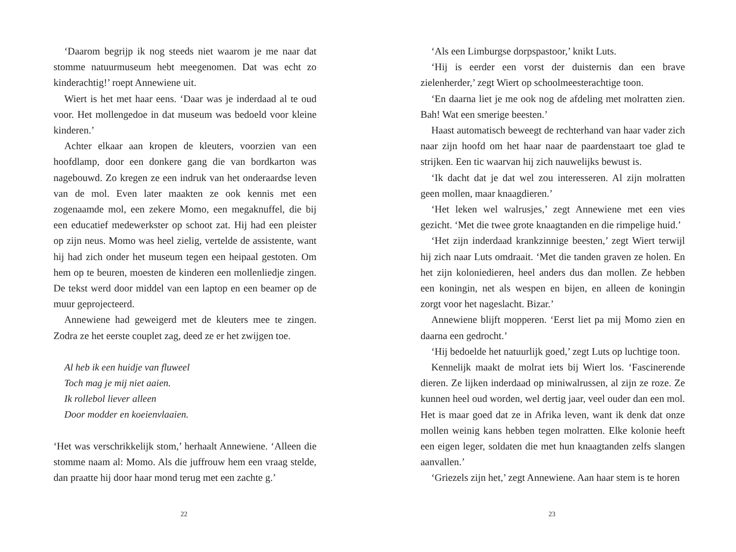‘Daarom begrijp ik nog steeds niet waarom je me naar dat stomme natuurmuseum hebt meegenomen. Dat was echt zo kinderachtig!’ roept Annewiene uit.
Wiert is het met haar eens. ‘Daar was je inderdaad al te oud voor. Het mollengedoe in dat museum was bedoeld voor kleine kinderen.’
Achter elkaar aan kropen de kleuters, voorzien van een hoofdlamp, door een donkere gang die van bordkarton was nagebouwd. Zo kregen ze een indruk van het onderaardse leven van de mol. Even later maakten ze ook kennis met een zogenaamde mol, een zekere Momo, een megaknuffel, die bij een educatief medewerkster op schoot zat. Hij had een pleister op zijn neus. Momo was heel zielig, vertelde de assistente, want hij had zich onder het museum tegen een heipaal gestoten. Om hem op te beuren, moesten de kinderen een mollenliedje zingen. De tekst werd door middel van een laptop en een beamer op de muur geprojecteerd.
Annewiene had geweigerd met de kleuters mee te zingen. Zodra ze het eerste couplet zag, deed ze er het zwijgen toe.
Al heb ik een huidje van fluweel
Toch mag je mij niet aaien.
Ik rollebol liever alleen
Door modder en koeienvlaaien.
‘Het was verschrikkelijk stom,’ herhaalt Annewiene. ‘Alleen die stomme naam al: Momo. Als die juffrouw hem een vraag stelde, dan praatte hij door haar mond terug met een zachte g.’
22
‘Als een Limburgse dorpspastoor,’ knikt Luts.
‘Hij is eerder een vorst der duisternis dan een brave zielenherder,’ zegt Wiert op schoolmeesterachtige toon.
‘En daarna liet je me ook nog de afdeling met molratten zien. Bah! Wat een smerige beesten.’
Haast automatisch beweegt de rechterhand van haar vader zich naar zijn hoofd om het haar naar de paardenstaart toe glad te strijken. Een tic waarvan hij zich nauwelijks bewust is.
‘Ik dacht dat je dat wel zou interesseren. Al zijn molratten geen mollen, maar knaagdieren.’
‘Het leken wel walrusjes,’ zegt Annewiene met een vies gezicht. ‘Met die twee grote knaagtanden en die rimpelige huid.’
‘Het zijn inderdaad krankzinnige beesten,’ zegt Wiert terwijl hij zich naar Luts omdraait. ‘Met die tanden graven ze holen. En het zijn koloniedieren, heel anders dus dan mollen. Ze hebben een koningin, net als wespen en bijen, en alleen de koningin zorgt voor het nageslacht. Bizar.’
Annewiene blijft mopperen. ‘Eerst liet pa mij Momo zien en daarna een gedrocht.’
‘Hij bedoelde het natuurlijk goed,’ zegt Luts op luchtige toon.
Kennelijk maakt de molrat iets bij Wiert los. ‘Fascinerende dieren. Ze lijken inderdaad op miniwalrussen, al zijn ze roze. Ze kunnen heel oud worden, wel dertig jaar, veel ouder dan een mol. Het is maar goed dat ze in Afrika leven, want ik denk dat onze mollen weinig kans hebben tegen molratten. Elke kolonie heeft een eigen leger, soldaten die met hun knaagtanden zelfs slangen aanvallen.’
‘Griezels zijn het,’ zegt Annewiene. Aan haar stem is te horen
23